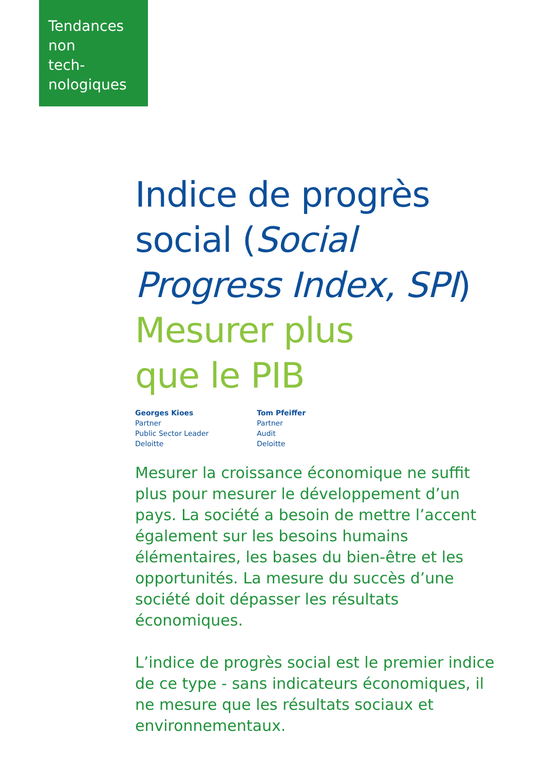Tendances
non
tech-
nologiques
Indice de progrès social (Social Progress Index, SPI)
Mesurer plus
que le PIB
Georges Kioes
Partner
Public Sector Leader
Deloitte
Tom Pfeiffer
Partner
Audit
Deloitte
Mesurer la croissance économique ne suffit plus pour mesurer le développement d’un pays. La société a besoin de mettre l’accent également sur les besoins humains élémentaires, les bases du bien-être et les opportunités. La mesure du succès d’une société doit dépasser les résultats économiques.
L’indice de progrès social est le premier indice de ce type - sans indicateurs économiques, il ne mesure que les résultats sociaux et environnementaux.